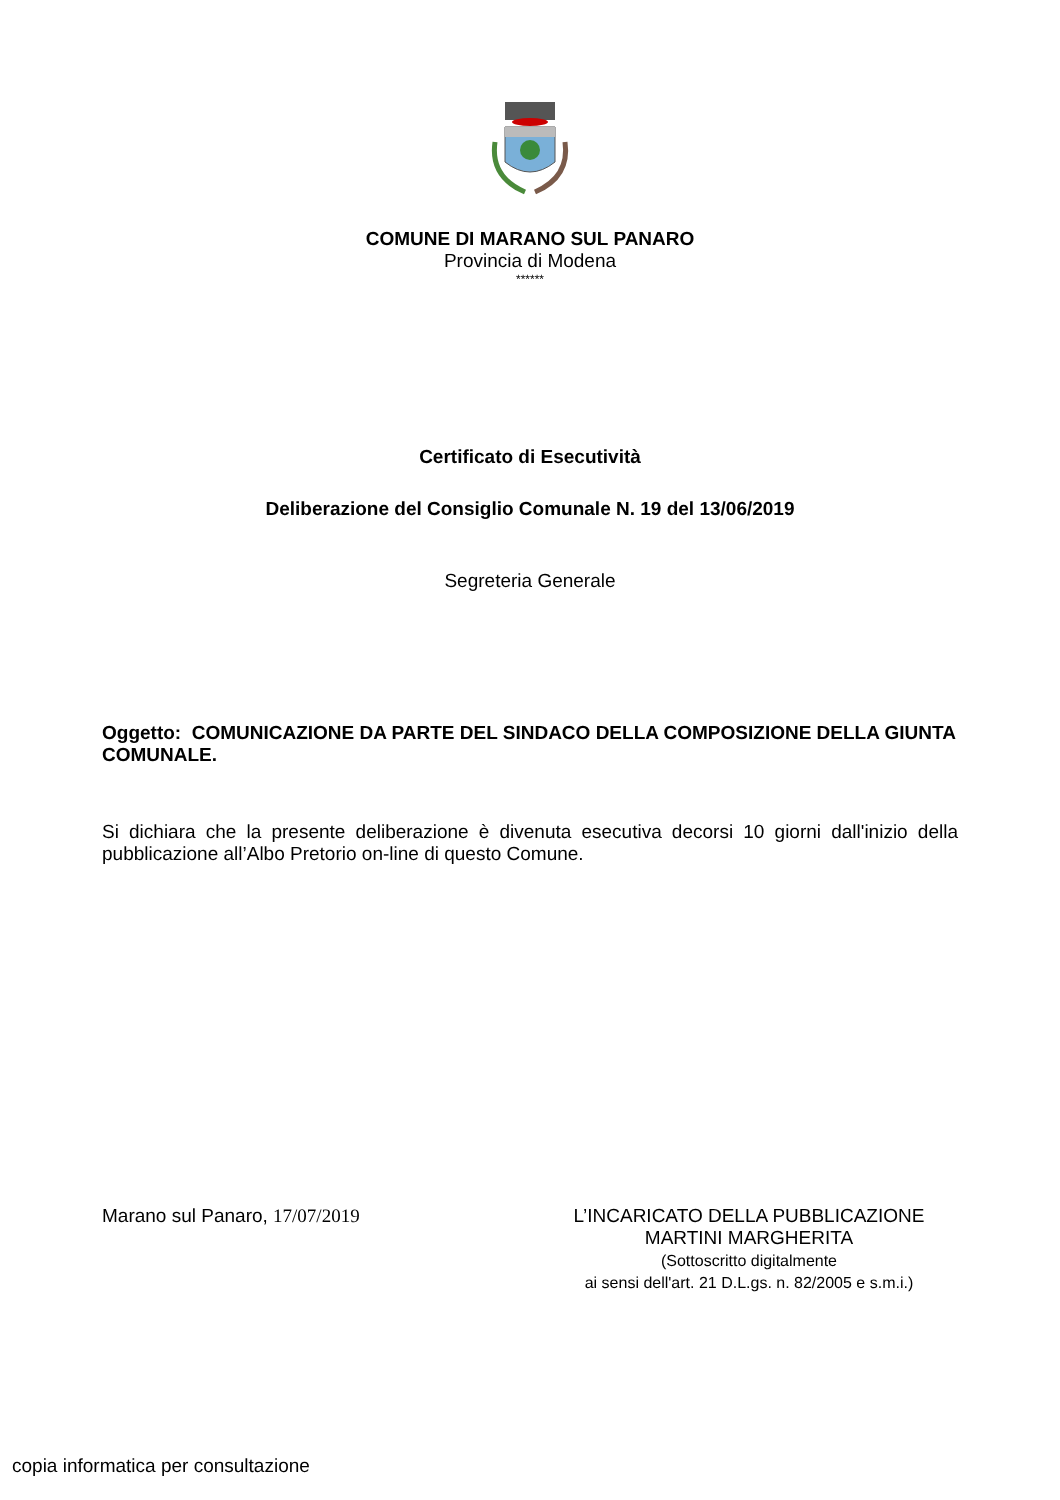COMUNE DI MARANO SUL PANARO
Provincia di Modena
******
Certificato di Esecutività
Deliberazione del Consiglio Comunale N. 19 del 13/06/2019
Segreteria Generale
Oggetto: COMUNICAZIONE DA PARTE DEL SINDACO DELLA COMPOSIZIONE DELLA GIUNTA COMUNALE.
Si dichiara che la presente deliberazione è divenuta esecutiva decorsi 10 giorni dall'inizio della pubblicazione all’Albo Pretorio on-line di questo Comune.
Marano sul Panaro, 17/07/2019 L’INCARICATO DELLA PUBBLICAZIONE
MARTINI MARGHERITA
(Sottoscritto digitalmente
ai sensi dell'art. 21 D.L.gs. n. 82/2005 e s.m.i.)
copia informatica per consultazione